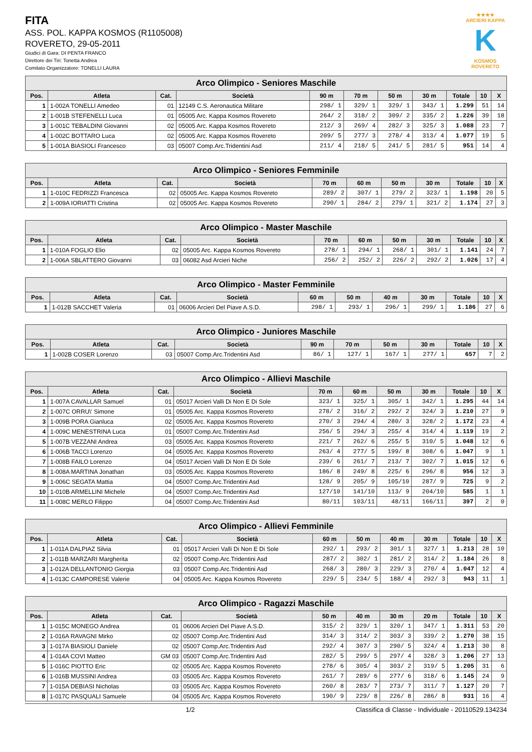★★★★
ARCIERI KAPPA
K
KOSMOS ROVERETO
FITA
ASS. POL. KAPPA KOSMOS (R1105008)
ROVERETO, 29-05-2011
Giudici di Gara: DI PENTA FRANCO
Direttore dei Tiri: Tonetta Andrea
Comitato Organizzatore: TONELLI LAURA
| Arco Olimpico - Seniores Maschile | | | | | | | | | | |
| --- | --- | --- | --- | --- | --- | --- | --- | --- | --- | --- |
| Pos. | Atleta | Cat. | Società | 90 m | 70 m | 50 m | 30 m | Totale | 10 | X |
| 1 | 1-002A TONELLI Amedeo | 01 | 12149 C.S. Aeronautica Militare | 298/ 1 | 329/ 1 | 329/ 1 | 343/ 1 | 1.299 | 51 | 14 |
| 2 | 1-001B STEFENELLI Luca | 01 | 05005 Arc. Kappa Kosmos Rovereto | 264/ 2 | 318/ 2 | 309/ 2 | 335/ 2 | 1.226 | 39 | 18 |
| 3 | 1-001C TEBALDINI Giovanni | 02 | 05005 Arc. Kappa Kosmos Rovereto | 212/ 3 | 269/ 4 | 282/ 3 | 325/ 3 | 1.088 | 23 | 7 |
| 4 | 1-002C BOTTARO Luca | 02 | 05005 Arc. Kappa Kosmos Rovereto | 209/ 5 | 277/ 3 | 278/ 4 | 313/ 4 | 1.077 | 19 | 5 |
| 5 | 1-001A BIASIOLI Francesco | 03 | 05007 Comp.Arc.Tridentini Asd | 211/ 4 | 218/ 5 | 241/ 5 | 281/ 5 | 951 | 14 | 4 |
| Arco Olimpico - Seniores Femminile | | | | | | | | | | |
| --- | --- | --- | --- | --- | --- | --- | --- | --- | --- | --- |
| Pos. | Atleta | Cat. | Società | 70 m | 60 m | 50 m | 30 m | Totale | 10 | X |
| 1 | 1-010C FEDRIZZI Francesca | 02 | 05005 Arc. Kappa Kosmos Rovereto | 289/ 2 | 307/ 1 | 279/ 2 | 323/ 1 | 1.198 | 20 | 5 |
| 2 | 1-009A IORIATTI Cristina | 02 | 05005 Arc. Kappa Kosmos Rovereto | 290/ 1 | 284/ 2 | 279/ 1 | 321/ 2 | 1.174 | 27 | 3 |
| Arco Olimpico - Master Maschile | | | | | | | | | | |
| --- | --- | --- | --- | --- | --- | --- | --- | --- | --- | --- |
| Pos. | Atleta | Cat. | Società | 70 m | 60 m | 50 m | 30 m | Totale | 10 | X |
| 1 | 1-010A FOGLIO Elio | 02 | 05005 Arc. Kappa Kosmos Rovereto | 278/ 1 | 294/ 1 | 268/ 1 | 301/ 1 | 1.141 | 24 | 7 |
| 2 | 1-006A SBLATTERO Giovanni | 03 | 06082 Asd Arcieri Niche | 256/ 2 | 252/ 2 | 226/ 2 | 292/ 2 | 1.026 | 17 | 4 |
| Arco Olimpico - Master Femminile | | | | | | | | | | |
| --- | --- | --- | --- | --- | --- | --- | --- | --- | --- | --- |
| Pos. | Atleta | Cat. | Società | 60 m | 50 m | 40 m | 30 m | Totale | 10 | X |
| 1 | 1-012B SACCHET Valeria | 01 | 06006 Arcieri Del Piave A.S.D. | 298/ 1 | 293/ 1 | 296/ 1 | 299/ 1 | 1.186 | 27 | 6 |
| Arco Olimpico - Juniores Maschile | | | | | | | | | | |
| --- | --- | --- | --- | --- | --- | --- | --- | --- | --- | --- |
| Pos. | Atleta | Cat. | Società | 90 m | 70 m | 50 m | 30 m | Totale | 10 | X |
| 1 | 1-002B COSER Lorenzo | 03 | 05007 Comp.Arc.Tridentini Asd | 86/ 1 | 127/ 1 | 167/ 1 | 277/ 1 | 657 | 7 | 2 |
| Arco Olimpico - Allievi Maschile | | | | | | | | | | |
| --- | --- | --- | --- | --- | --- | --- | --- | --- | --- | --- |
| Pos. | Atleta | Cat. | Società | 70 m | 60 m | 50 m | 30 m | Totale | 10 | X |
| 1 | 1-007A CAVALLAR Samuel | 01 | 05017 Arcieri Valli Di Non E Di Sole | 323/ 1 | 325/ 1 | 305/ 1 | 342/ 1 | 1.295 | 44 | 14 |
| 2 | 1-007C ORRU\' Simone | 01 | 05005 Arc. Kappa Kosmos Rovereto | 278/ 2 | 316/ 2 | 292/ 2 | 324/ 3 | 1.210 | 27 | 9 |
| 3 | 1-009B PORA Gianluca | 02 | 05005 Arc. Kappa Kosmos Rovereto | 270/ 3 | 294/ 4 | 280/ 3 | 328/ 2 | 1.172 | 23 | 4 |
| 4 | 1-009C MENESTRINA Luca | 01 | 05007 Comp.Arc.Tridentini Asd | 256/ 5 | 294/ 3 | 255/ 4 | 314/ 4 | 1.119 | 19 | 2 |
| 5 | 1-007B VEZZANI Andrea | 03 | 05005 Arc. Kappa Kosmos Rovereto | 221/ 7 | 262/ 6 | 255/ 5 | 310/ 5 | 1.048 | 12 | 6 |
| 6 | 1-006B TACCI Lorenzo | 04 | 05005 Arc. Kappa Kosmos Rovereto | 263/ 4 | 277/ 5 | 199/ 8 | 308/ 6 | 1.047 | 9 | 1 |
| 7 | 1-008B FAILO Lorenzo | 04 | 05017 Arcieri Valli Di Non E Di Sole | 239/ 6 | 261/ 7 | 213/ 7 | 302/ 7 | 1.015 | 12 | 6 |
| 8 | 1-008A MARTINA Jonathan | 03 | 05005 Arc. Kappa Kosmos Rovereto | 186/ 8 | 249/ 8 | 225/ 6 | 296/ 8 | 956 | 12 | 3 |
| 9 | 1-006C SEGATA Mattia | 04 | 05007 Comp.Arc.Tridentini Asd | 128/ 9 | 205/ 9 | 105/10 | 287/ 9 | 725 | 9 | 2 |
| 10 | 1-010B ARMELLINI Michele | 04 | 05007 Comp.Arc.Tridentini Asd | 127/10 | 141/10 | 113/ 9 | 204/10 | 585 | 1 | 1 |
| 11 | 1-008C MERLO Filippo | 04 | 05007 Comp.Arc.Tridentini Asd | 80/11 | 103/11 | 48/11 | 166/11 | 397 | 2 | 0 |
| Arco Olimpico - Allievi Femminile | | | | | | | | | | |
| --- | --- | --- | --- | --- | --- | --- | --- | --- | --- | --- |
| Pos. | Atleta | Cat. | Società | 60 m | 50 m | 40 m | 30 m | Totale | 10 | X |
| 1 | 1-011A DALPIAZ Silvia | 01 | 05017 Arcieri Valli Di Non E Di Sole | 292/ 1 | 293/ 2 | 301/ 1 | 327/ 1 | 1.213 | 28 | 10 |
| 2 | 1-011B MARZARI Margherita | 02 | 05007 Comp.Arc.Tridentini Asd | 287/ 2 | 302/ 1 | 281/ 2 | 314/ 2 | 1.184 | 26 | 8 |
| 3 | 1-012A DELLANTONIO Giorgia | 03 | 05007 Comp.Arc.Tridentini Asd | 268/ 3 | 280/ 3 | 229/ 3 | 270/ 4 | 1.047 | 12 | 4 |
| 4 | 1-013C CAMPORESE Valerie | 04 | 05005 Arc. Kappa Kosmos Rovereto | 229/ 5 | 234/ 5 | 188/ 4 | 292/ 3 | 943 | 11 | 1 |
| Arco Olimpico - Ragazzi Maschile | | | | | | | | | | |
| --- | --- | --- | --- | --- | --- | --- | --- | --- | --- | --- |
| Pos. | Atleta | Cat. | Società | 50 m | 40 m | 30 m | 20 m | Totale | 10 | X |
| 1 | 1-015C MONEGO Andrea | 01 | 06006 Arcieri Del Piave A.S.D. | 315/ 2 | 329/ 1 | 320/ 1 | 347/ 1 | 1.311 | 53 | 20 |
| 2 | 1-016A RAVAGNI Mirko | 02 | 05007 Comp.Arc.Tridentini Asd | 314/ 3 | 314/ 2 | 303/ 3 | 339/ 2 | 1.270 | 38 | 15 |
| 3 | 1-017A BIASIOLI Daniele | 02 | 05007 Comp.Arc.Tridentini Asd | 292/ 4 | 307/ 3 | 290/ 5 | 324/ 4 | 1.213 | 30 | 8 |
| 4 | 1-014A COVI Matteo | GM 03 | 05007 Comp.Arc.Tridentini Asd | 282/ 5 | 299/ 5 | 297/ 4 | 328/ 3 | 1.206 | 27 | 13 |
| 5 | 1-016C PIOTTO Eric | 02 | 05005 Arc. Kappa Kosmos Rovereto | 278/ 6 | 305/ 4 | 303/ 2 | 319/ 5 | 1.205 | 31 | 6 |
| 6 | 1-016B MUSSINI Andrea | 03 | 05005 Arc. Kappa Kosmos Rovereto | 261/ 7 | 289/ 6 | 277/ 6 | 318/ 6 | 1.145 | 24 | 9 |
| 7 | 1-015A DEBIASI Nicholas | 03 | 05005 Arc. Kappa Kosmos Rovereto | 260/ 8 | 283/ 7 | 273/ 7 | 311/ 7 | 1.127 | 20 | 7 |
| 8 | 1-017C PASQUALI Samuele | 04 | 05005 Arc. Kappa Kosmos Rovereto | 190/ 9 | 229/ 8 | 226/ 8 | 286/ 8 | 931 | 16 | 4 |
1/2 Classifica di Classe - Individuale - 20110529.134234